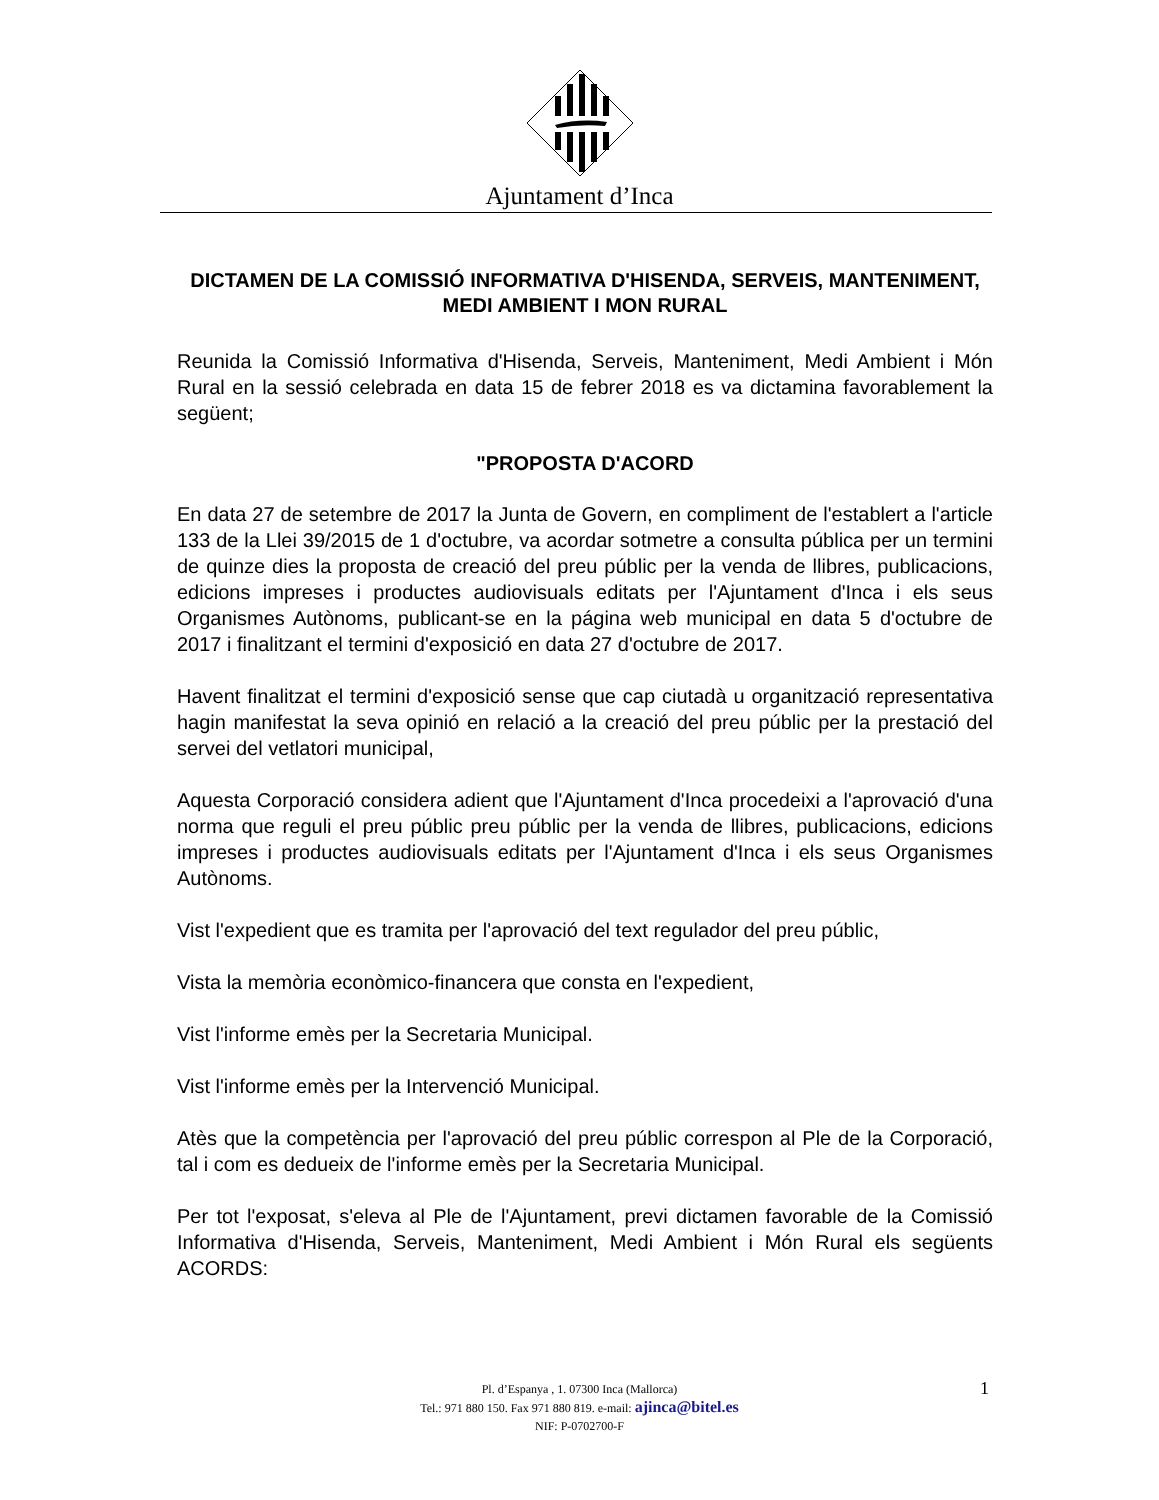Ajuntament d’Inca
DICTAMEN DE LA COMISSIÓ INFORMATIVA D'HISENDA, SERVEIS, MANTENIMENT, MEDI AMBIENT I MON RURAL
Reunida la Comissió Informativa d'Hisenda, Serveis, Manteniment, Medi Ambient i Món Rural en la sessió celebrada en data 15 de febrer 2018 es va dictamina favorablement la següent;
"PROPOSTA D'ACORD
En data 27 de setembre de 2017 la Junta de Govern, en compliment de l'establert a l'article 133 de la Llei 39/2015 de 1 d'octubre, va acordar sotmetre a consulta pública per un termini de quinze dies la proposta de creació del preu públic per la venda de llibres, publicacions, edicions impreses i productes audiovisuals editats per l'Ajuntament d'Inca i els seus Organismes Autònoms, publicant-se en la página web municipal en data 5 d'octubre de 2017 i finalitzant el termini d'exposició en data 27 d'octubre de 2017.
Havent finalitzat el termini d'exposició sense que cap ciutadà u organització representativa hagin manifestat la seva opinió en relació a la creació del preu públic per la prestació del servei del vetlatori municipal,
Aquesta Corporació considera adient que l'Ajuntament d'Inca procedeixi a l'aprovació d'una norma que reguli el preu públic preu públic per la venda de llibres, publicacions, edicions impreses i productes audiovisuals editats per l'Ajuntament d'Inca i els seus Organismes Autònoms.
Vist l'expedient que es tramita per l'aprovació del text regulador del preu públic,
Vista la memòria econòmico-financera que consta en l'expedient,
Vist l'informe emès per la Secretaria Municipal.
Vist l'informe emès per la Intervenció Municipal.
Atès que la competència per l'aprovació del preu públic correspon al Ple de la Corporació, tal i com es dedueix de l'informe emès per la Secretaria Municipal.
Per tot l'exposat, s'eleva al Ple de l'Ajuntament, previ dictamen favorable de la Comissió Informativa d'Hisenda, Serveis, Manteniment, Medi Ambient i Món Rural els següents ACORDS:
Pl. d’Espanya , 1. 07300 Inca (Mallorca)
Tel.: 971 880 150. Fax 971 880 819. e-mail: ajinca@bitel.es
NIF: P-0702700-F
1